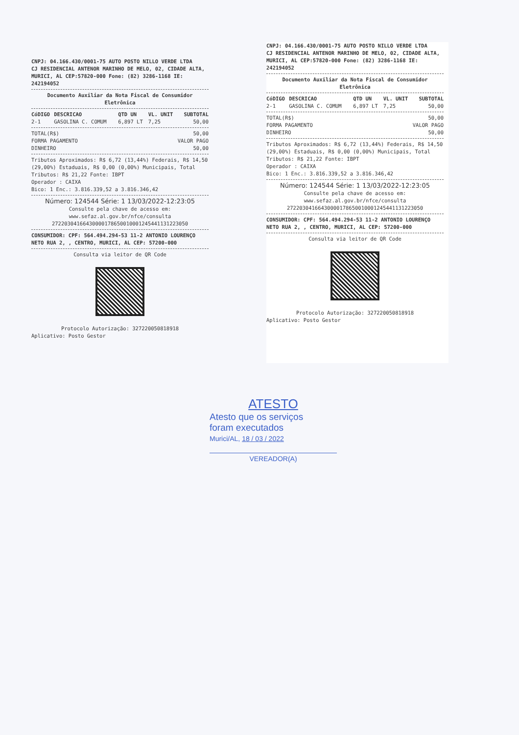CNPJ: 04.166.430/0001-75 AUTO POSTO NILLO VERDE LTDA
CJ RESIDENCIAL ANTENOR MARINHO DE MELO, 02, CIDADE ALTA,
MURICI, AL CEP:57820-000 Fone: (82) 3286-1168 IE: 242194052
Documento Auxiliar da Nota Fiscal de Consumidor Eletrônica
| CóDIGO | DESCRICAO | QTD UN | VL. UNIT | SUBTOTAL |
| --- | --- | --- | --- | --- |
| 2-1 | GASOLINA C. COMUM | 6,897 LT | 7,25 | 50,00 |
| TOTAL(R$) | 50,00 |
| FORMA PAGAMENTO | VALOR PAGO |
| DINHEIRO | 50,00 |
Tributos Aproximados: R$ 6,72 (13,44%) Federais, R$ 14,50 (29,00%) Estaduais, R$ 0,00 (0,00%) Municipais, Total Tributos: R$ 21,22 Fonte: IBPT
Operador : CAIXA
Bico: 1 Enc.: 3.816.339,52 a 3.816.346,42
Número: 124544 Série: 1 13/03/2022-12:23:05
Consulte pela chave de acesso em:
www.sefaz.al.gov.br/nfce/consulta
27220304166430000178650010001245441131223050
CONSUMIDOR: CPF: 564.494.294-53 11-2 ANTONIO LOURENÇO NETO RUA 2, , CENTRO, MURICI, AL CEP: 57200-000
Consulta via leitor de QR Code
Protocolo Autorização: 327220050818918
Aplicativo: Posto Gestor
CNPJ: 04.166.430/0001-75 AUTO POSTO NILLO VERDE LTDA
CJ RESIDENCIAL ANTENOR MARINHO DE MELO, 02, CIDADE ALTA,
MURICI, AL CEP:57820-000 Fone: (82) 3286-1168 IE: 242194052
Documento Auxiliar da Nota Fiscal de Consumidor Eletrônica
| CóDIGO | DESCRICAO | QTD UN | VL. UNIT | SUBTOTAL |
| --- | --- | --- | --- | --- |
| 2-1 | GASOLINA C. COMUM | 6,897 LT | 7,25 | 50,00 |
| TOTAL(R$) | 50,00 |
| FORMA PAGAMENTO | VALOR PAGO |
| DINHEIRO | 50,00 |
Tributos Aproximados: R$ 6,72 (13,44%) Federais, R$ 14,50 (29,00%) Estaduais, R$ 0,00 (0,00%) Municipais, Total Tributos: R$ 21,22 Fonte: IBPT
Operador : CAIXA
Bico: 1 Enc.: 3.816.339,52 a 3.816.346,42
Número: 124544 Série: 1 13/03/2022-12:23:05
Consulte pela chave de acesso em:
www.sefaz.al.gov.br/nfce/consulta
27220304166430000178650010001245441131223050
CONSUMIDOR: CPF: 564.494.294-53 11-2 ANTONIO LOURENÇO NETO RUA 2, , CENTRO, MURICI, AL CEP: 57200-000
Consulta via leitor de QR Code
Protocolo Autorização: 327220050818918
Aplicativo: Posto Gestor
ATESTO
Atesto que os serviços
foram executados
Murici/AL, 18 / 03 / 2022
VEREADOR(A)